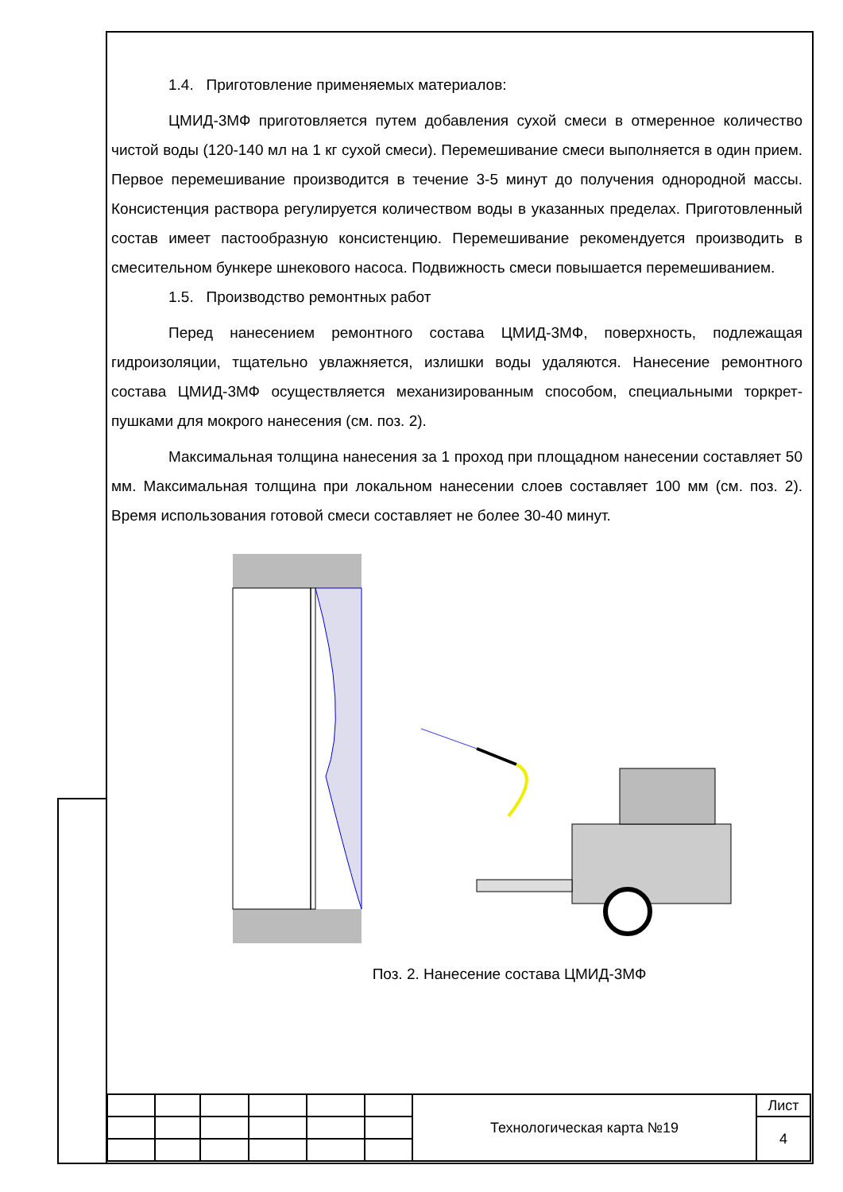1.4. Приготовление применяемых материалов:
ЦМИД-3МФ приготовляется путем добавления сухой смеси в отмеренное количество чистой воды (120-140 мл на 1 кг сухой смеси). Перемешивание смеси выполняется в один прием. Первое перемешивание производится в течение 3-5 минут до получения однородной массы. Консистенция раствора регулируется количеством воды в указанных пределах. Приготовленный состав имеет пастообразную консистенцию. Перемешивание рекомендуется производить в смесительном бункере шнекового насоса. Подвижность смеси повышается перемешиванием.
1.5. Производство ремонтных работ
Перед нанесением ремонтного состава ЦМИД-3МФ, поверхность, подлежащая гидроизоляции, тщательно увлажняется, излишки воды удаляются. Нанесение ремонтного состава ЦМИД-3МФ осуществляется механизированным способом, специальными торкрет-пушками для мокрого нанесения (см. поз. 2).
Максимальная толщина нанесения за 1 проход при площадном нанесении составляет 50 мм. Максимальная толщина при локальном нанесении слоев составляет 100 мм (см. поз. 2). Время использования готовой смеси составляет не более 30-40 минут.
Поз. 2. Нанесение состава ЦМИД-3МФ
| | | | | | | Технологическая карта №19 | Лист |
| | | | | | | | 4 |